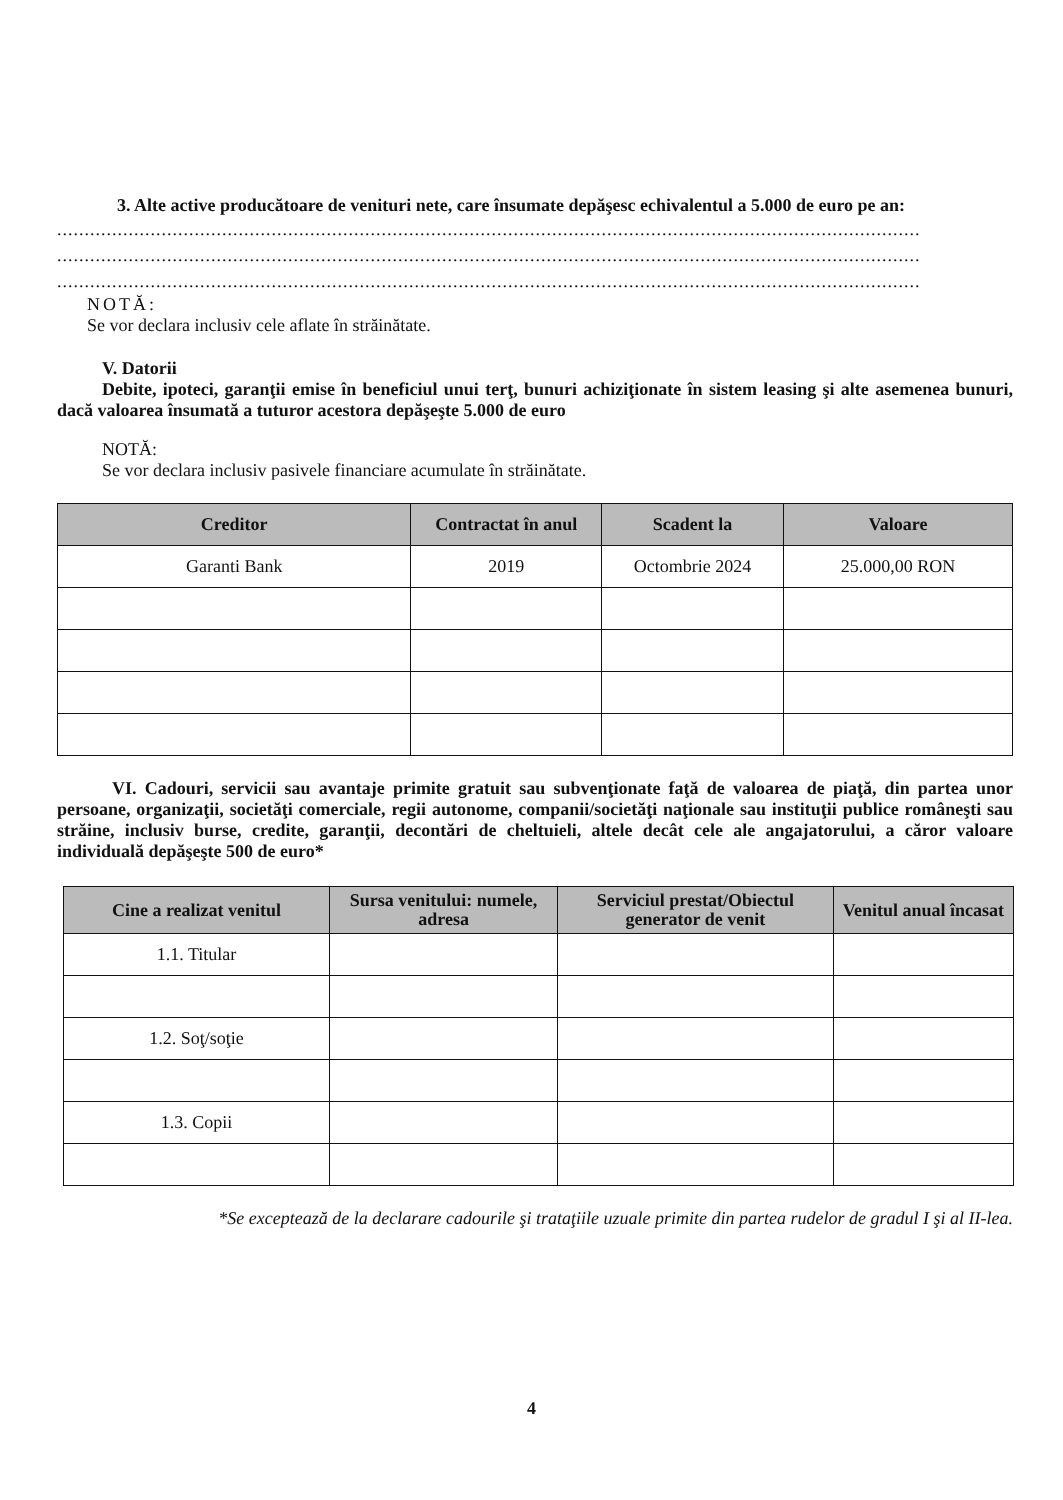3. Alte active producătoare de venituri nete, care însumate depăşesc echivalentul a 5.000 de euro pe an:
.............................................................................................................................................................
.............................................................................................................................................................
.............................................................................................................................................................
NOTĂ:
Se vor declara inclusiv cele aflate în străinătate.
V. Datorii
Debite, ipoteci, garanţii emise în beneficiul unui terţ, bunuri achiziţionate în sistem leasing şi alte asemenea bunuri, dacă valoarea însumată a tuturor acestora depăşeşte 5.000 de euro
NOTĂ:
Se vor declara inclusiv pasivele financiare acumulate în străinătate.
| Creditor | Contractat în anul | Scadent la | Valoare |
| --- | --- | --- | --- |
| Garanti Bank | 2019 | Octombrie 2024 | 25.000,00 RON |
VI. Cadouri, servicii sau avantaje primite gratuit sau subvenţionate faţă de valoarea de piaţă, din partea unor persoane, organizaţii, societăţi comerciale, regii autonome, companii/societăţi naţionale sau instituţii publice româneşti sau străine, inclusiv burse, credite, garanţii, decontări de cheltuieli, altele decât cele ale angajatorului, a căror valoare individuală depăşeşte 500 de euro*
| Cine a realizat venitul | Sursa venitului: numele, adresa | Serviciul prestat/Obiectul generator de venit | Venitul anual încasat |
| --- | --- | --- | --- |
| 1.1. Titular | | | |
| 1.2. Soţ/soţie | | | |
| 1.3. Copii | | | |
*Se exceptează de la declarare cadourile şi trataţiile uzuale primite din partea rudelor de gradul I şi al II-lea.
4